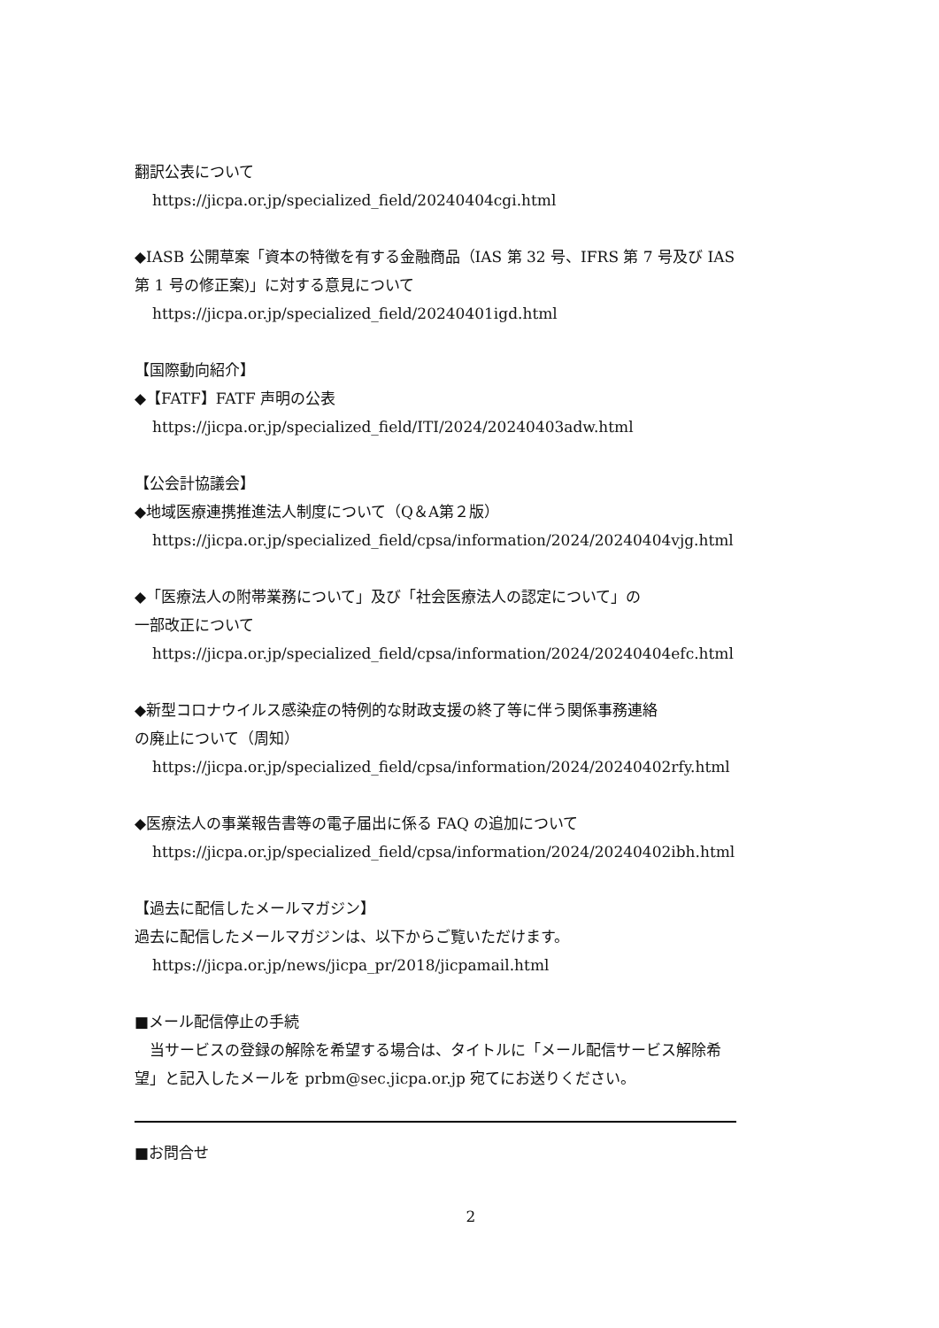翻訳公表について
https://jicpa.or.jp/specialized_field/20240404cgi.html
◆IASB 公開草案「資本の特徴を有する金融商品（IAS 第 32 号、IFRS 第 7 号及び IAS 第 1 号の修正案)」に対する意見について
https://jicpa.or.jp/specialized_field/20240401igd.html
【国際動向紹介】
◆【FATF】FATF 声明の公表
https://jicpa.or.jp/specialized_field/ITI/2024/20240403adw.html
【公会計協議会】
◆地域医療連携推進法人制度について（Q＆A第２版）
https://jicpa.or.jp/specialized_field/cpsa/information/2024/20240404vjg.html
◆「医療法人の附帯業務について」及び「社会医療法人の認定について」の
一部改正について
https://jicpa.or.jp/specialized_field/cpsa/information/2024/20240404efc.html
◆新型コロナウイルス感染症の特例的な財政支援の終了等に伴う関係事務連絡
の廃止について（周知）
https://jicpa.or.jp/specialized_field/cpsa/information/2024/20240402rfy.html
◆医療法人の事業報告書等の電子届出に係る FAQ の追加について
https://jicpa.or.jp/specialized_field/cpsa/information/2024/20240402ibh.html
【過去に配信したメールマガジン】
過去に配信したメールマガジンは、以下からご覧いただけます。
https://jicpa.or.jp/news/jicpa_pr/2018/jicpamail.html
■メール配信停止の手続
　当サービスの登録の解除を希望する場合は、タイトルに「メール配信サービス解除希望」と記入したメールを prbm@sec.jicpa.or.jp 宛てにお送りください。
■お問合せ
2